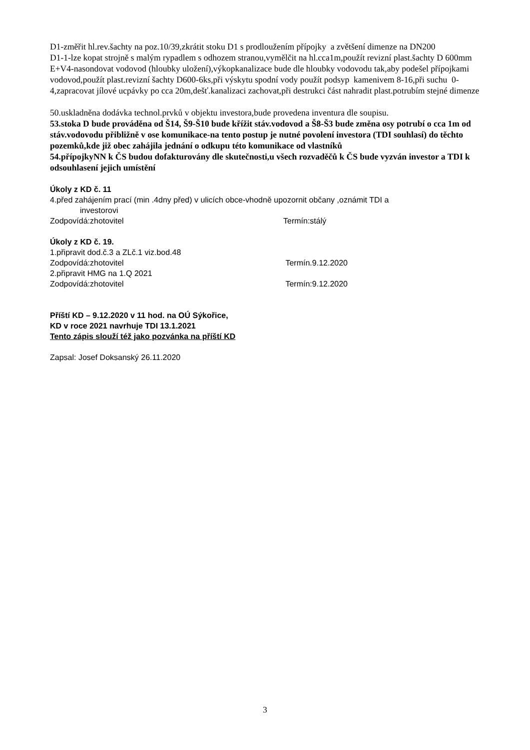D1-změřit hl.rev.šachty na poz.10/39,zkrátit stoku D1 s prodloužením přípojky a zvětšení dimenze na DN200
D1-1-lze kopat strojně s malým rypadlem s odhozem stranou,vymělčit na hl.cca1m,použít revizní plast.šachty D 600mm
E+V4-nasondovat vodovod (hloubky uložení),výkopkanalizace bude dle hloubky vodovodu tak,aby podešel přípojkami vodovod,použít plast.revizní šachty D600-6ks,při výskytu spodní vody použít podsyp kamenivem 8-16,při suchu 0-4,zapracovat jílové ucpávky po cca 20m,dešť.kanalizaci zachovat,při destrukci část nahradit plast.potrubím stejné dimenze
50.uskladněna dodávka technol.prvků v objektu investora,bude provedena inventura dle soupisu.
53.stoka D bude prováděna od Š14, Š9-Š10 bude křížit stáv.vodovod a Š8-Š3 bude změna osy potrubí o cca 1m od stáv.vodovodu přibližně v ose komunikace-na tento postup je nutné povolení investora (TDI souhlasí) do těchto pozemků,kde již obec zahájila jednání o odkupu této komunikace od vlastníků
54.přípojkyNN k ČS budou dofakturovány dle skutečnosti,u všech rozvaděčů k ČS bude vyzván investor a TDI k odsouhlasení jejich umístění
Úkoly z KD č. 11
4.před zahájením prací (min .4dny před) v ulicích obce-vhodně upozornit občany ,oznámit TDI a
investorovi
Zodpovídá:zhotovitel Termín:stálý
Úkoly z KD č. 19.
1.připravit dod.č.3 a ZLč.1 viz.bod.48
Zodpovídá:zhotovitel Termín.9.12.2020
2.připravit HMG na 1.Q 2021
Zodpovídá:zhotovitel Termín:9.12.2020
Příští KD – 9.12.2020 v 11 hod. na OÚ Sýkořice,
KD v roce 2021 navrhuje TDI 13.1.2021
Tento zápis slouží též jako pozvánka na příští KD
Zapsal: Josef Doksanský 26.11.2020
3